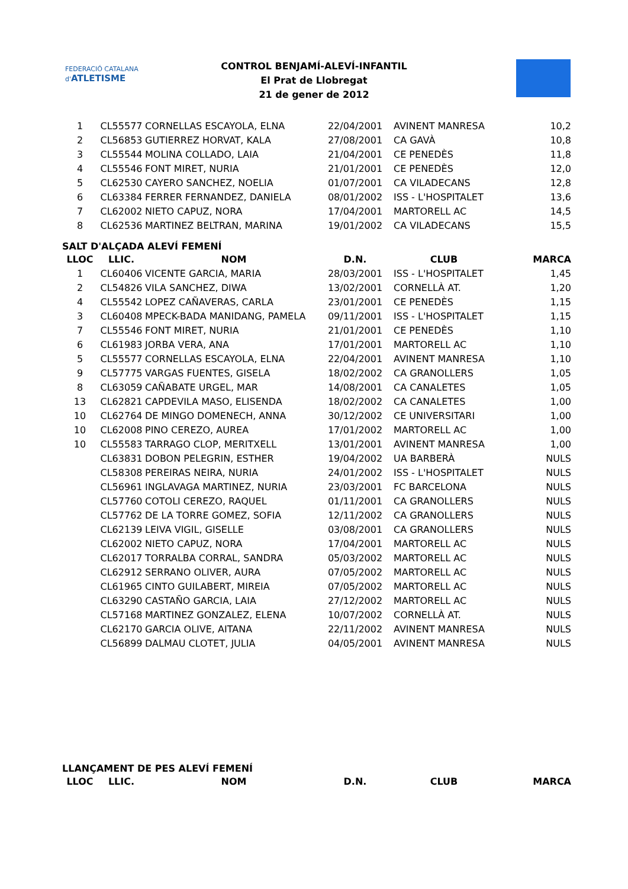FEDERACIÓ CATALANA d'ATLETISME
CONTROL BENJAMÍ-ALEVÍ-INFANTIL
El Prat de Llobregat
21 de gener de 2012
| 1 | CL55577 | CORNELLAS ESCAYOLA, ELNA | 22/04/2001 | AVINENT MANRESA | 10,2 |
| 2 | CL56853 | GUTIERREZ HORVAT, KALA | 27/08/2001 | CA GAVÀ | 10,8 |
| 3 | CL55544 | MOLINA COLLADO, LAIA | 21/04/2001 | CE PENEDÈS | 11,8 |
| 4 | CL55546 | FONT MIRET, NURIA | 21/01/2001 | CE PENEDÈS | 12,0 |
| 5 | CL62530 | CAYERO SANCHEZ, NOELIA | 01/07/2001 | CA VILADECANS | 12,8 |
| 6 | CL63384 | FERRER FERNANDEZ, DANIELA | 08/01/2002 | ISS - L'HOSPITALET | 13,6 |
| 7 | CL62002 | NIETO CAPUZ, NORA | 17/04/2001 | MARTORELL AC | 14,5 |
| 8 | CL62536 | MARTINEZ BELTRAN, MARINA | 19/01/2002 | CA VILADECANS | 15,5 |
SALT D'ALÇADA ALEVÍ FEMENÍ
| LLOC | LLIC. | NOM | D.N. | CLUB | MARCA |
| --- | --- | --- | --- | --- | --- |
| 1 | CL60406 | VICENTE GARCIA, MARIA | 28/03/2001 | ISS - L'HOSPITALET | 1,45 |
| 2 | CL54826 | VILA SANCHEZ, DIWA | 13/02/2001 | CORNELLÀ AT. | 1,20 |
| 4 | CL55542 | LOPEZ CAÑAVERAS, CARLA | 23/01/2001 | CE PENEDÈS | 1,15 |
| 3 | CL60408 | MPECK-BADA MANIDANG, PAMELA | 09/11/2001 | ISS - L'HOSPITALET | 1,15 |
| 7 | CL55546 | FONT MIRET, NURIA | 21/01/2001 | CE PENEDÈS | 1,10 |
| 6 | CL61983 | JORBA VERA, ANA | 17/01/2001 | MARTORELL AC | 1,10 |
| 5 | CL55577 | CORNELLAS ESCAYOLA, ELNA | 22/04/2001 | AVINENT MANRESA | 1,10 |
| 9 | CL57775 | VARGAS FUENTES, GISELA | 18/02/2002 | CA GRANOLLERS | 1,05 |
| 8 | CL63059 | CAÑABATE URGEL, MAR | 14/08/2001 | CA CANALETES | 1,05 |
| 13 | CL62821 | CAPDEVILA MASO, ELISENDA | 18/02/2002 | CA CANALETES | 1,00 |
| 10 | CL62764 | DE MINGO DOMENECH, ANNA | 30/12/2002 | CE UNIVERSITARI | 1,00 |
| 10 | CL62008 | PINO CEREZO, AUREA | 17/01/2002 | MARTORELL AC | 1,00 |
| 10 | CL55583 | TARRAGO CLOP, MERITXELL | 13/01/2001 | AVINENT MANRESA | 1,00 |
| | CL63831 | DOBON PELEGRIN, ESTHER | 19/04/2002 | UA BARBERÀ | NULS |
| | CL58308 | PEREIRAS NEIRA, NURIA | 24/01/2002 | ISS - L'HOSPITALET | NULS |
| | CL56961 | INGLAVAGA MARTINEZ, NURIA | 23/03/2001 | FC BARCELONA | NULS |
| | CL57760 | COTOLI CEREZO, RAQUEL | 01/11/2001 | CA GRANOLLERS | NULS |
| | CL57762 | DE LA TORRE GOMEZ, SOFIA | 12/11/2002 | CA GRANOLLERS | NULS |
| | CL62139 | LEIVA VIGIL, GISELLE | 03/08/2001 | CA GRANOLLERS | NULS |
| | CL62002 | NIETO CAPUZ, NORA | 17/04/2001 | MARTORELL AC | NULS |
| | CL62017 | TORRALBA CORRAL, SANDRA | 05/03/2002 | MARTORELL AC | NULS |
| | CL62912 | SERRANO OLIVER, AURA | 07/05/2002 | MARTORELL AC | NULS |
| | CL61965 | CINTO GUILABERT, MIREIA | 07/05/2002 | MARTORELL AC | NULS |
| | CL63290 | CASTAÑO GARCIA, LAIA | 27/12/2002 | MARTORELL AC | NULS |
| | CL57168 | MARTINEZ GONZALEZ, ELENA | 10/07/2002 | CORNELLÀ AT. | NULS |
| | CL62170 | GARCIA OLIVE, AITANA | 22/11/2002 | AVINENT MANRESA | NULS |
| | CL56899 | DALMAU CLOTET, JULIA | 04/05/2001 | AVINENT MANRESA | NULS |
LLANÇAMENT DE PES ALEVÍ FEMENÍ
| LLOC | LLIC. | NOM | D.N. | CLUB | MARCA |
| --- | --- | --- | --- | --- | --- |